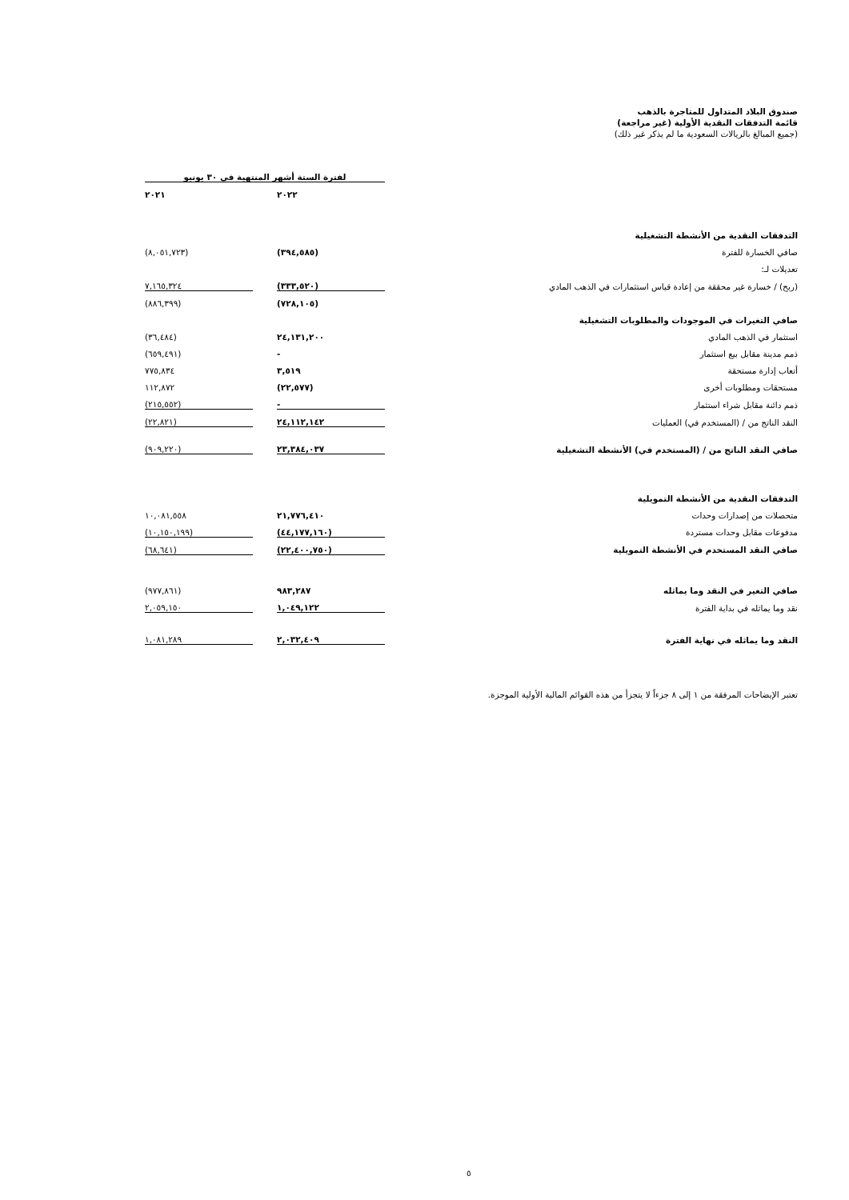صندوق البلاد المتداول للمتاجرة بالذهب
قائمة التدفقات النقدية الأولية (غير مراجعة)
(جميع المبالغ بالريالات السعودية ما لم يذكر غير ذلك)
| | لفترة الستة أشهر المنتهية في ٣٠ يونيو | | |
| | ٢٠٢٢ | | ٢٠٢١ |
| التدفقات النقدية من الأنشطة التشغيلية | | | |
| صافي الخسارة للفترة | (٣٩٤,٥٨٥) | | (٨,٠٥١,٧٢٣) |
| تعديلات لـ: | | | |
| (ربح) / خسارة غير محققة من إعادة قياس استثمارات في الذهب المادي | (٣٣٣,٥٢٠) | | ٧,١٦٥,٣٢٤ |
| | (٧٢٨,١٠٥) | | (٨٨٦,٣٩٩) |
| صافي التغيرات في الموجودات والمطلوبات التشغيلية | | | |
| استثمار في الذهب المادي | ٢٤,١٣١,٢٠٠ | | (٣٦,٤٨٤) |
| ذمم مدينة مقابل بيع استثمار | - | | (٦٥٩,٤٩١) |
| أتعاب إدارة مستحقة | ٣,٥١٩ | | ٧٧٥,٨٣٤ |
| مستحقات ومطلوبات أخرى | (٢٢,٥٧٧) | | ١١٢,٨٧٢ |
| ذمم دائنة مقابل شراء استثمار | - | | (٢١٥,٥٥٢) |
| النقد الناتج من / (المستخدم في) العمليات | ٢٤,١١٢,١٤٢ | | (٢٢,٨٢١) |
| صافي النقد الناتج من / (المستخدم في) الأنشطة التشغيلية | ٢٣,٣٨٤,٠٣٧ | | (٩٠٩,٢٢٠) |
| التدفقات النقدية من الأنشطة التمويلية | | | |
| متحصلات من إصدارات وحدات | ٢١,٧٧٦,٤١٠ | | ١٠,٠٨١,٥٥٨ |
| مدفوعات مقابل وحدات مستردة | (٤٤,١٧٧,١٦٠) | | (١٠,١٥٠,١٩٩) |
| صافي النقد المستخدم في الأنشطة التمويلية | (٢٢,٤٠٠,٧٥٠) | | (٦٨,٦٤١) |
| صافي التغير في النقد وما يماثله | ٩٨٣,٢٨٧ | | (٩٧٧,٨٦١) |
| نقد وما يماثله في بداية الفترة | ١,٠٤٩,١٢٢ | | ٢,٠٥٩,١٥٠ |
| النقد وما يماثله في نهاية الفترة | ٢,٠٣٢,٤٠٩ | | ١,٠٨١,٢٨٩ |
تعتبر الإيضاحات المرفقة من ١ إلى ٨ جزءاً لا يتجزأ من هذه القوائم المالية الأولية الموجزة.
٥